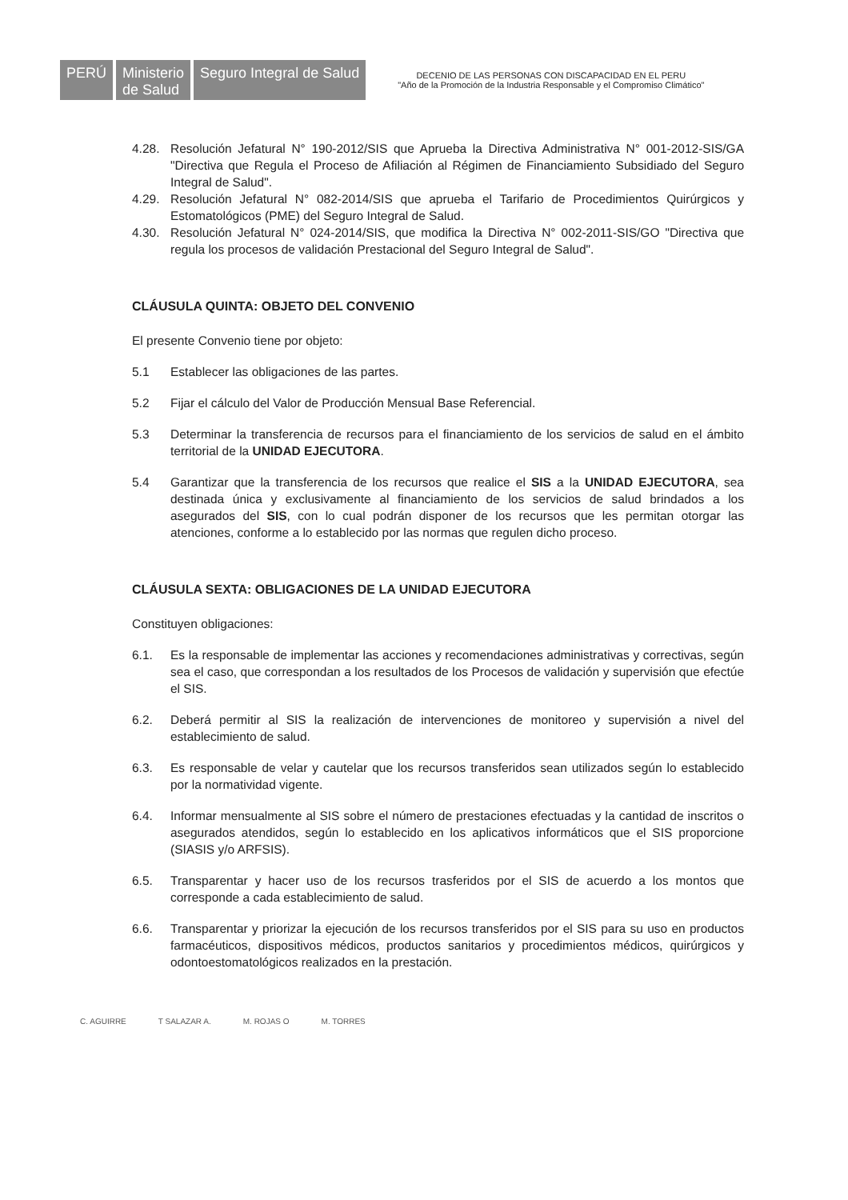PERÚ Ministerio
de Salud
Seguro Integral de Salud
DECENIO DE LAS PERSONAS CON DISCAPACIDAD EN EL PERU
"Año de la Promoción de la Industria Responsable y el Compromiso Climático"
4.28. Resolución Jefatural N° 190-2012/SIS que Aprueba la Directiva Administrativa N° 001-2012-SIS/GA "Directiva que Regula el Proceso de Afiliación al Régimen de Financiamiento Subsidiado del Seguro Integral de Salud".
4.29. Resolución Jefatural N° 082-2014/SIS que aprueba el Tarifario de Procedimientos Quirúrgicos y Estomatológicos (PME) del Seguro Integral de Salud.
4.30. Resolución Jefatural N° 024-2014/SIS, que modifica la Directiva N° 002-2011-SIS/GO "Directiva que regula los procesos de validación Prestacional del Seguro Integral de Salud".
CLÁUSULA QUINTA: OBJETO DEL CONVENIO
El presente Convenio tiene por objeto:
5.1 Establecer las obligaciones de las partes.
5.2 Fijar el cálculo del Valor de Producción Mensual Base Referencial.
5.3 Determinar la transferencia de recursos para el financiamiento de los servicios de salud en el ámbito territorial de la UNIDAD EJECUTORA.
5.4 Garantizar que la transferencia de los recursos que realice el SIS a la UNIDAD EJECUTORA, sea destinada única y exclusivamente al financiamiento de los servicios de salud brindados a los asegurados del SIS, con lo cual podrán disponer de los recursos que les permitan otorgar las atenciones, conforme a lo establecido por las normas que regulen dicho proceso.
CLÁUSULA SEXTA: OBLIGACIONES DE LA UNIDAD EJECUTORA
Constituyen obligaciones:
6.1. Es la responsable de implementar las acciones y recomendaciones administrativas y correctivas, según sea el caso, que correspondan a los resultados de los Procesos de validación y supervisión que efectúe el SIS.
6.2. Deberá permitir al SIS la realización de intervenciones de monitoreo y supervisión a nivel del establecimiento de salud.
6.3. Es responsable de velar y cautelar que los recursos transferidos sean utilizados según lo establecido por la normatividad vigente.
6.4. Informar mensualmente al SIS sobre el número de prestaciones efectuadas y la cantidad de inscritos o asegurados atendidos, según lo establecido en los aplicativos informáticos que el SIS proporcione (SIASIS y/o ARFSIS).
6.5. Transparentar y hacer uso de los recursos trasferidos por el SIS de acuerdo a los montos que corresponde a cada establecimiento de salud.
6.6. Transparentar y priorizar la ejecución de los recursos transferidos por el SIS para su uso en productos farmacéuticos, dispositivos médicos, productos sanitarios y procedimientos médicos, quirúrgicos y odontoestomatológicos realizados en la prestación.
C. AGUIRRE T SALAZAR A. M. ROJAS O M. TORRES